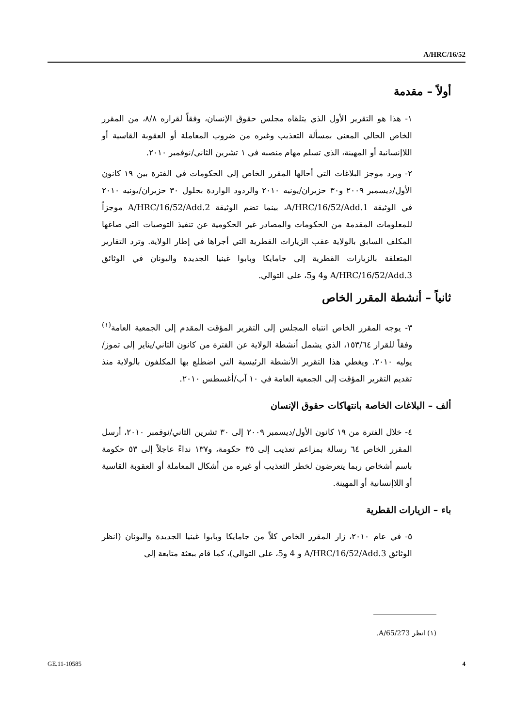A/HRC/16/52
أولاً – مقدمة
١- هذا هو التقرير الأول الذي يتلقاه مجلس حقوق الإنسان، وفقاً لقراره ٨/٨، من المقرر الخاص الحالي المعني بمسألة التعذيب وغيره من ضروب المعاملة أو العقوبة القاسية أو اللاإنسانية أو المهينة، الذي تسلم مهام منصبه في ١ تشرين الثاني/نوفمبر ٢٠١٠.
٢- ويرد موجز البلاغات التي أحالها المقرر الخاص إلى الحكومات في الفترة بين ١٩ كانون الأول/ديسمبر ٢٠٠٩ و٣٠ حزيران/يونيه ٢٠١٠ والردود الواردة بحلول ٣٠ حزيران/يونيه ٢٠١٠ في الوثيقة A/HRC/16/52/Add.1، بينما تضم الوثيقة A/HRC/16/52/Add.2 موجزاً للمعلومات المقدمة من الحكومات والمصادر غير الحكومية عن تنفيذ التوصيات التي صاغها المكلف السابق بالولاية عقب الزيارات القطرية التي أجراها في إطار الولاية. وترد التقارير المتعلقة بالزيارات القطرية إلى جامايكا وبابوا غينيا الجديدة واليونان في الوثائق A/HRC/16/52/Add.3 و4 و5، على التوالي.
ثانياً – أنشطة المقرر الخاص
٣- يوجه المقرر الخاص انتباه المجلس إلى التقرير المؤقت المقدم إلى الجمعية العامة<sup>(١)</sup> وفقاً للقرار ١٥٣/٦٤، الذي يشمل أنشطة الولاية عن الفترة من كانون الثاني/يناير إلى تموز/يوليه ٢٠١٠. ويغطي هذا التقرير الأنشطة الرئيسية التي اضطلع بها المكلفون بالولاية منذ تقديم التقرير المؤقت إلى الجمعية العامة في ١٠ آب/أغسطس ٢٠١٠.
ألف – البلاغات الخاصة بانتهاكات حقوق الإنسان
٤- خلال الفترة من ١٩ كانون الأول/ديسمبر ٢٠٠٩ إلى ٣٠ تشرين الثاني/نوفمبر ٢٠١٠، أرسل المقرر الخاص ٦٤ رسالة بمزاعم تعذيب إلى ٣٥ حكومة، و١٣٧ نداءً عاجلاً إلى ٥٣ حكومة باسم أشخاص ربما يتعرضون لخطر التعذيب أو غيره من أشكال المعاملة أو العقوبة القاسية أو اللاإنسانية أو المهينة.
باء – الزيارات القطرية
٥- في عام ٢٠١٠، زار المقرر الخاص كلاً من جامايكا وبابوا غينيا الجديدة واليونان (انظر الوثائق A/HRC/16/52/Add.3 و 4 و5، على التوالي)، كما قام ببعثة متابعة إلى
(١) انظر A/65/273.
GE.11-10585 4